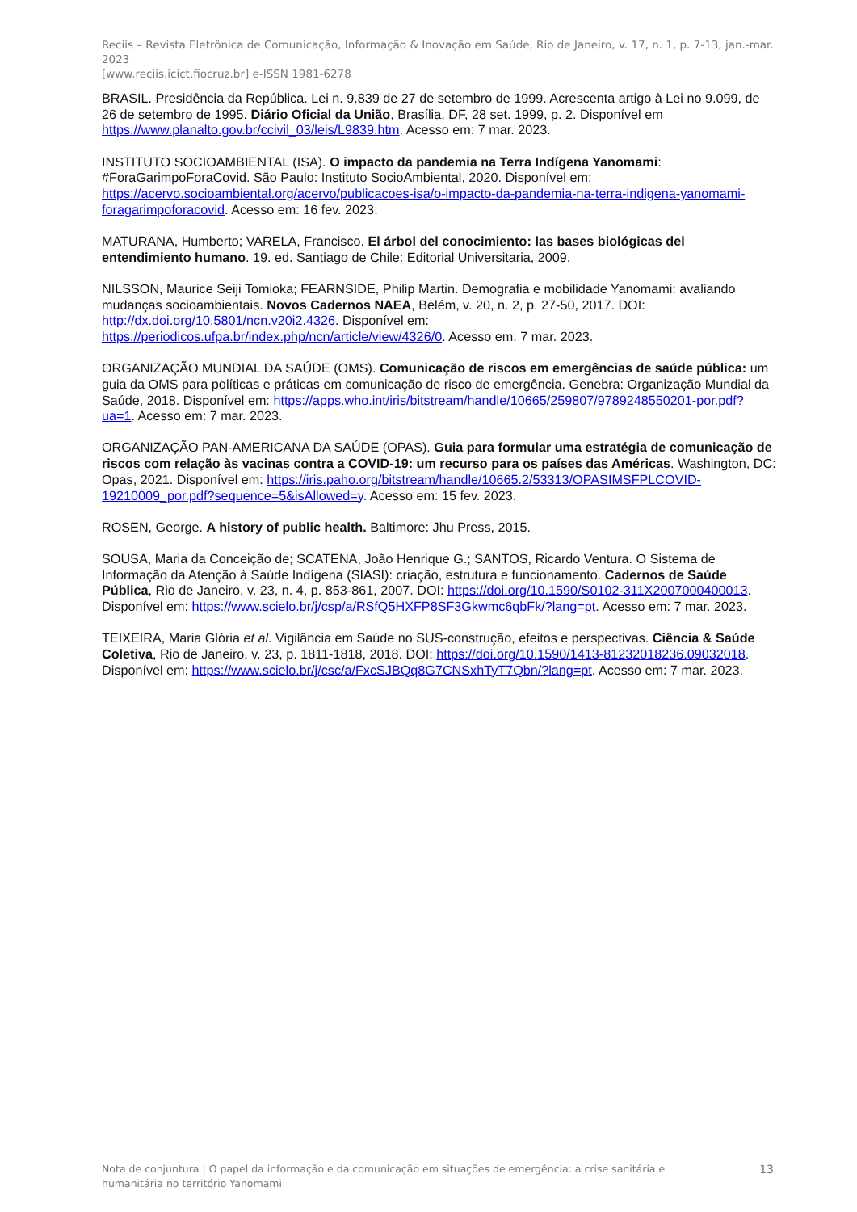Reciis – Revista Eletrônica de Comunicação, Informação & Inovação em Saúde, Rio de Janeiro, v. 17, n. 1, p. 7-13, jan.-mar. 2023
[www.reciis.icict.fiocruz.br] e-ISSN 1981-6278
BRASIL. Presidência da República. Lei n. 9.839 de 27 de setembro de 1999. Acrescenta artigo à Lei no 9.099, de 26 de setembro de 1995. Diário Oficial da União, Brasília, DF, 28 set. 1999, p. 2. Disponível em https://www.planalto.gov.br/ccivil_03/leis/L9839.htm. Acesso em: 7 mar. 2023.
INSTITUTO SOCIOAMBIENTAL (ISA). O impacto da pandemia na Terra Indígena Yanomami: #ForaGarimpoForaCovid. São Paulo: Instituto SocioAmbiental, 2020. Disponível em: https://acervo.socioambiental.org/acervo/publicacoes-isa/o-impacto-da-pandemia-na-terra-indigena-yanomami-foragarimpoforacovid. Acesso em: 16 fev. 2023.
MATURANA, Humberto; VARELA, Francisco. El árbol del conocimiento: las bases biológicas del entendimiento humano. 19. ed. Santiago de Chile: Editorial Universitaria, 2009.
NILSSON, Maurice Seiji Tomioka; FEARNSIDE, Philip Martin. Demografia e mobilidade Yanomami: avaliando mudanças socioambientais. Novos Cadernos NAEA, Belém, v. 20, n. 2, p. 27-50, 2017. DOI: http://dx.doi.org/10.5801/ncn.v20i2.4326. Disponível em: https://periodicos.ufpa.br/index.php/ncn/article/view/4326/0. Acesso em: 7 mar. 2023.
ORGANIZAÇÃO MUNDIAL DA SAÚDE (OMS). Comunicação de riscos em emergências de saúde pública: um guia da OMS para políticas e práticas em comunicação de risco de emergência. Genebra: Organização Mundial da Saúde, 2018. Disponível em: https://apps.who.int/iris/bitstream/handle/10665/259807/9789248550201-por.pdf?ua=1. Acesso em: 7 mar. 2023.
ORGANIZAÇÃO PAN-AMERICANA DA SAÚDE (OPAS). Guia para formular uma estratégia de comunicação de riscos com relação às vacinas contra a COVID-19: um recurso para os países das Américas. Washington, DC: Opas, 2021. Disponível em: https://iris.paho.org/bitstream/handle/10665.2/53313/OPASIMSFPLCOVID-19210009_por.pdf?sequence=5&isAllowed=y. Acesso em: 15 fev. 2023.
ROSEN, George. A history of public health. Baltimore: Jhu Press, 2015.
SOUSA, Maria da Conceição de; SCATENA, João Henrique G.; SANTOS, Ricardo Ventura. O Sistema de Informação da Atenção à Saúde Indígena (SIASI): criação, estrutura e funcionamento. Cadernos de Saúde Pública, Rio de Janeiro, v. 23, n. 4, p. 853-861, 2007. DOI: https://doi.org/10.1590/S0102-311X2007000400013. Disponível em: https://www.scielo.br/j/csp/a/RSfQ5HXFP8SF3Gkwmc6qbFk/?lang=pt. Acesso em: 7 mar. 2023.
TEIXEIRA, Maria Glória et al. Vigilância em Saúde no SUS-construção, efeitos e perspectivas. Ciência & Saúde Coletiva, Rio de Janeiro, v. 23, p. 1811-1818, 2018. DOI: https://doi.org/10.1590/1413-81232018236.09032018. Disponível em: https://www.scielo.br/j/csc/a/FxcSJBQq8G7CNSxhTyT7Qbn/?lang=pt. Acesso em: 7 mar. 2023.
Nota de conjuntura | O papel da informação e da comunicação em situações de emergência: a crise sanitária e humanitária no território Yanomami
13